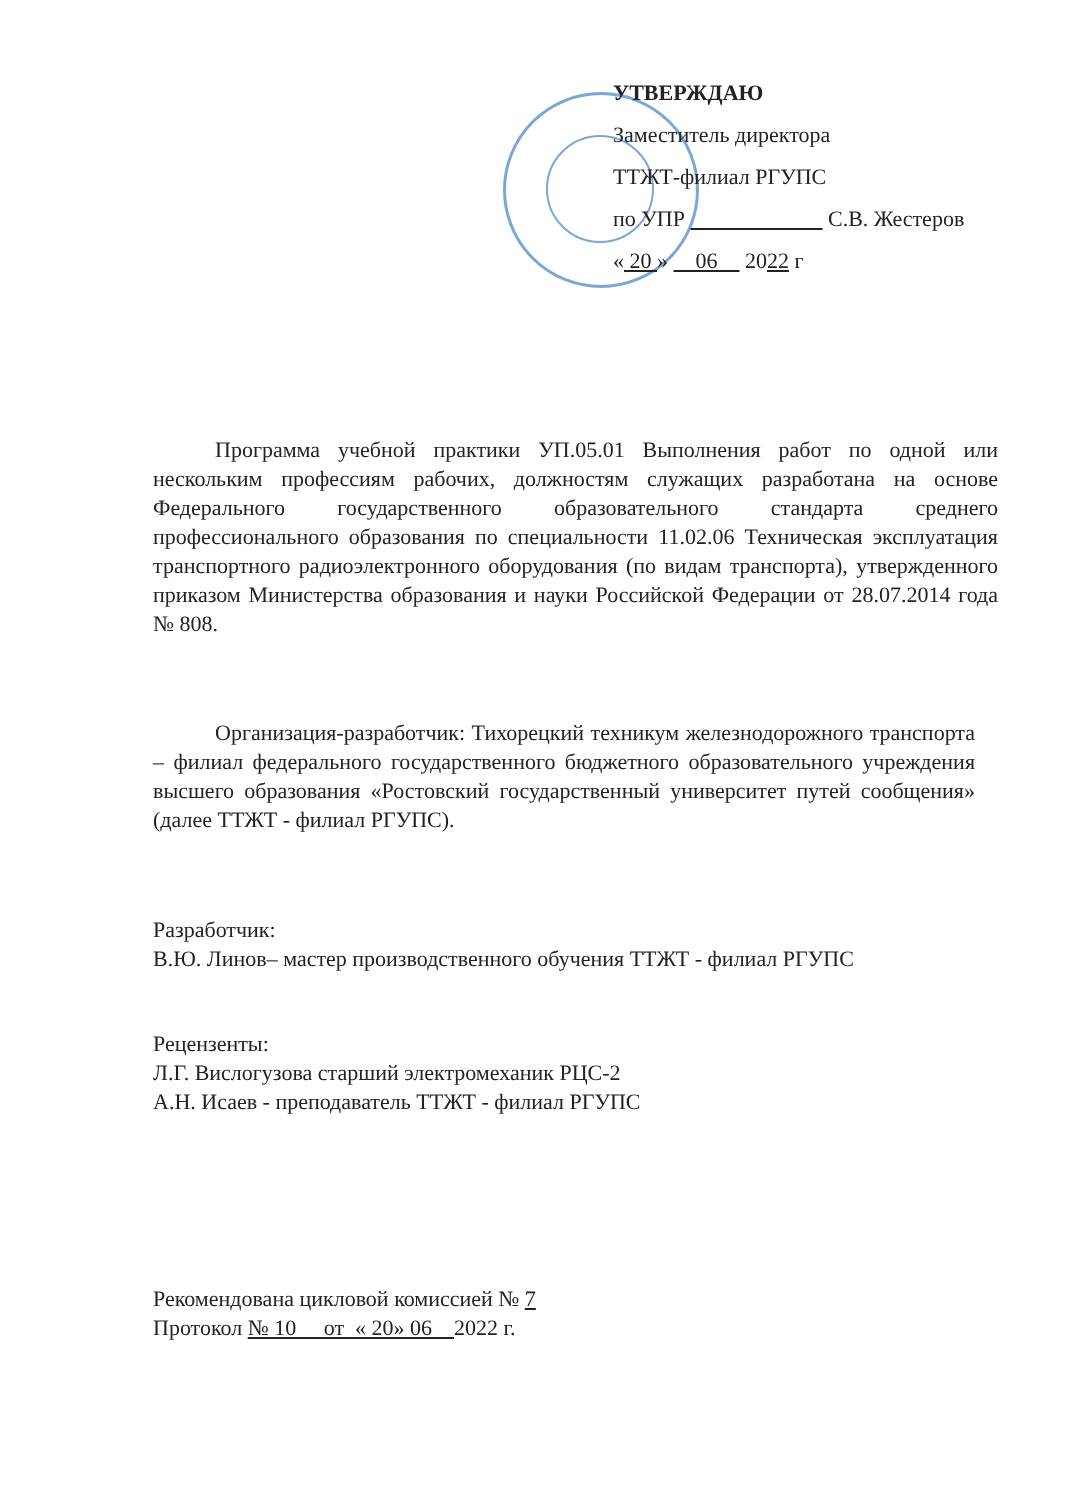УТВЕРЖДАЮ
Заместитель директора
ТТЖТ-филиал РГУПС
по УПР С.В. Жестеров
« 20 » 06 2022 г
Программа учебной практики УП.05.01 Выполнения работ по одной или нескольким профессиям рабочих, должностям служащих разработана на основе Федерального государственного образовательного стандарта среднего профессионального образования по специальности 11.02.06 Техническая эксплуатация транспортного радиоэлектронного оборудования (по видам транспорта), утвержденного приказом Министерства образования и науки Российской Федерации от 28.07.2014 года № 808.
Организация-разработчик: Тихорецкий техникум железнодорожного транспорта – филиал федерального государственного бюджетного образовательного учреждения высшего образования «Ростовский государственный университет путей сообщения» (далее ТТЖТ - филиал РГУПС).
Разработчик:
В.Ю. Линов– мастер производственного обучения ТТЖТ - филиал РГУПС
Рецензенты:
Л.Г. Вислогузова старший электромеханик РЦС-2
А.Н. Исаев - преподаватель ТТЖТ - филиал РГУПС
Рекомендована цикловой комиссией № 7
Протокол № 10 от « 20» 06 2022 г.